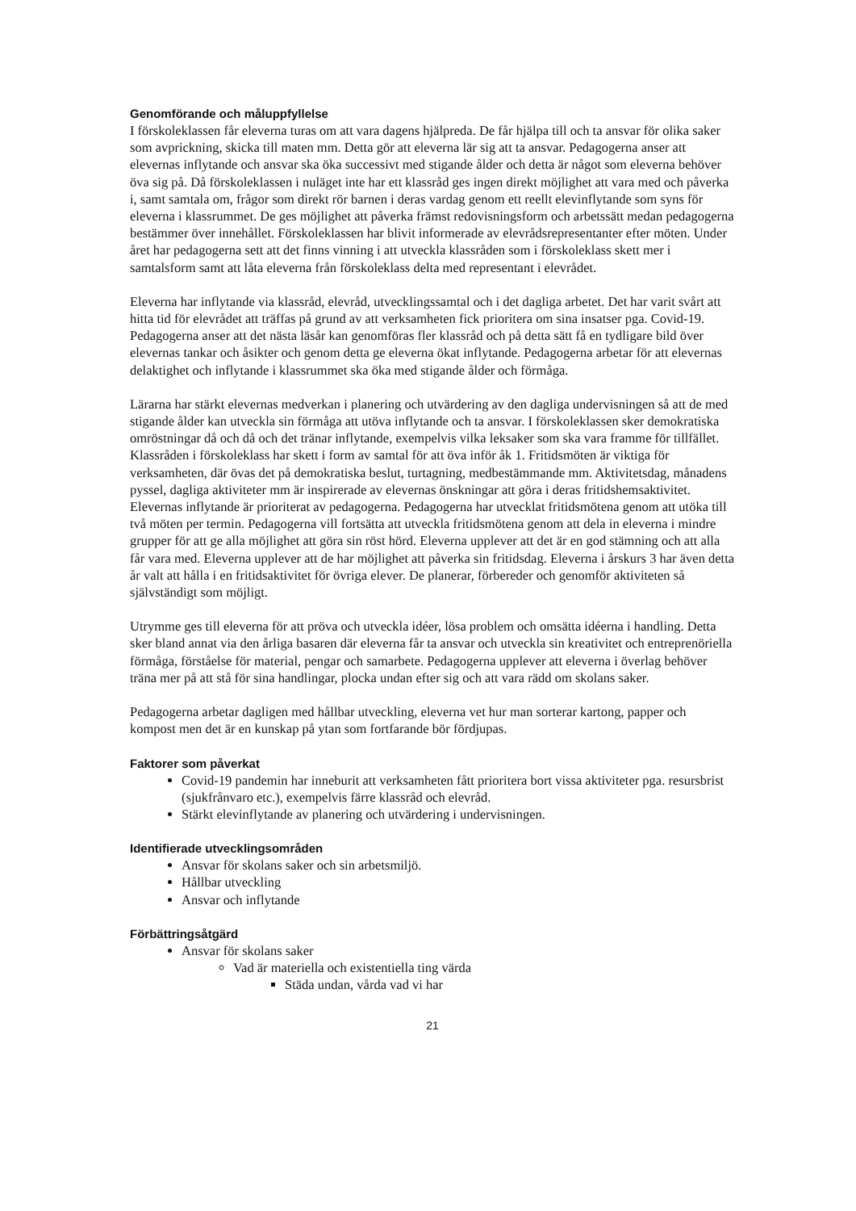Genomförande och måluppfyllelse
I förskoleklassen får eleverna turas om att vara dagens hjälpreda. De får hjälpa till och ta ansvar för olika saker som avprickning, skicka till maten mm. Detta gör att eleverna lär sig att ta ansvar. Pedagogerna anser att elevernas inflytande och ansvar ska öka successivt med stigande ålder och detta är något som eleverna behöver öva sig på. Då förskoleklassen i nuläget inte har ett klassråd ges ingen direkt möjlighet att vara med och påverka i, samt samtala om, frågor som direkt rör barnen i deras vardag genom ett reellt elevinflytande som syns för eleverna i klassrummet. De ges möjlighet att påverka främst redovisningsform och arbetssätt medan pedagogerna bestämmer över innehållet. Förskoleklassen har blivit informerade av elevrådsrepresentanter efter möten. Under året har pedagogerna sett att det finns vinning i att utveckla klassråden som i förskoleklass skett mer i samtalsform samt att låta eleverna från förskoleklass delta med representant i elevrådet.
Eleverna har inflytande via klassråd, elevråd, utvecklingssamtal och i det dagliga arbetet. Det har varit svårt att hitta tid för elevrådet att träffas på grund av att verksamheten fick prioritera om sina insatser pga. Covid-19. Pedagogerna anser att det nästa läsår kan genomföras fler klassråd och på detta sätt få en tydligare bild över elevernas tankar och åsikter och genom detta ge eleverna ökat inflytande. Pedagogerna arbetar för att elevernas delaktighet och inflytande i klassrummet ska öka med stigande ålder och förmåga.
Lärarna har stärkt elevernas medverkan i planering och utvärdering av den dagliga undervisningen så att de med stigande ålder kan utveckla sin förmåga att utöva inflytande och ta ansvar. I förskoleklassen sker demokratiska omröstningar då och då och det tränar inflytande, exempelvis vilka leksaker som ska vara framme för tillfället. Klassråden i förskoleklass har skett i form av samtal för att öva inför åk 1. Fritidsmöten är viktiga för verksamheten, där övas det på demokratiska beslut, turtagning, medbestämmande mm. Aktivitetsdag, månadens pyssel, dagliga aktiviteter mm är inspirerade av elevernas önskningar att göra i deras fritidshemsaktivitet. Elevernas inflytande är prioriterat av pedagogerna. Pedagogerna har utvecklat fritidsmötena genom att utöka till två möten per termin. Pedagogerna vill fortsätta att utveckla fritidsmötena genom att dela in eleverna i mindre grupper för att ge alla möjlighet att göra sin röst hörd. Eleverna upplever att det är en god stämning och att alla får vara med. Eleverna upplever att de har möjlighet att påverka sin fritidsdag. Eleverna i årskurs 3 har även detta år valt att hålla i en fritidsaktivitet för övriga elever. De planerar, förbereder och genomför aktiviteten så självständigt som möjligt.
Utrymme ges till eleverna för att pröva och utveckla idéer, lösa problem och omsätta idéerna i handling. Detta sker bland annat via den årliga basaren där eleverna får ta ansvar och utveckla sin kreativitet och entreprenöriella förmåga, förståelse för material, pengar och samarbete. Pedagogerna upplever att eleverna i överlag behöver träna mer på att stå för sina handlingar, plocka undan efter sig och att vara rädd om skolans saker.
Pedagogerna arbetar dagligen med hållbar utveckling, eleverna vet hur man sorterar kartong, papper och kompost men det är en kunskap på ytan som fortfarande bör fördjupas.
Faktorer som påverkat
Covid-19 pandemin har inneburit att verksamheten fått prioritera bort vissa aktiviteter pga. resursbrist (sjukfrånvaro etc.), exempelvis färre klassråd och elevråd.
Stärkt elevinflytande av planering och utvärdering i undervisningen.
Identifierade utvecklingsområden
Ansvar för skolans saker och sin arbetsmiljö.
Hållbar utveckling
Ansvar och inflytande
Förbättringsåtgärd
Ansvar för skolans saker
Vad är materiella och existentiella ting värda
Städa undan, vårda vad vi har
21